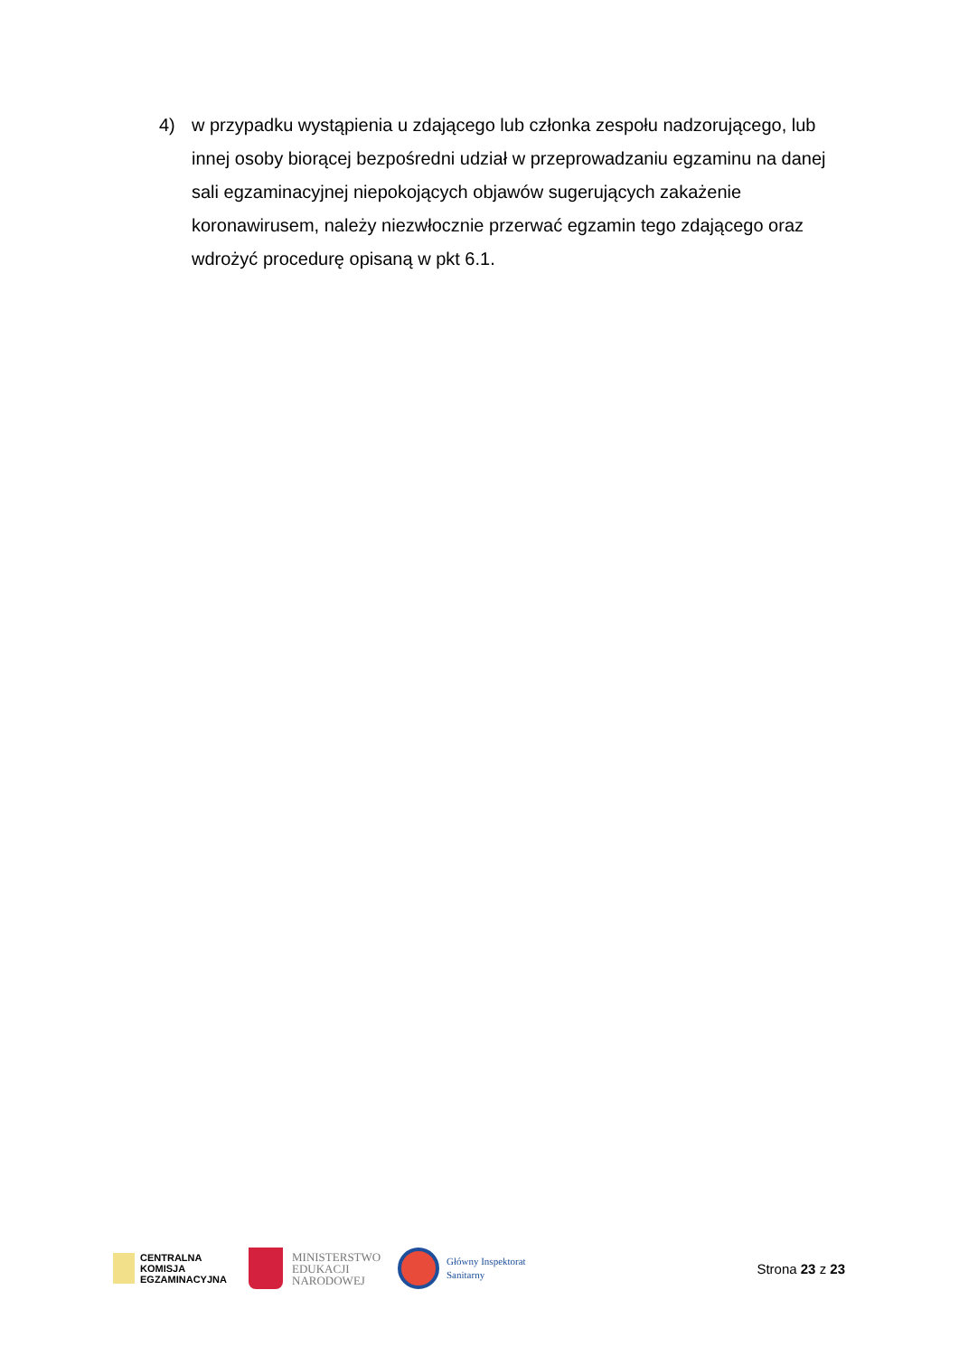4) w przypadku wystąpienia u zdającego lub członka zespołu nadzorującego, lub innej osoby biorącej bezpośredni udział w przeprowadzaniu egzaminu na danej sali egzaminacyjnej niepokojących objawów sugerujących zakażenie koronawirusem, należy niezwłocznie przerwać egzamin tego zdającego oraz wdrożyć procedurę opisaną w pkt 6.1.
CENTRALNA
KOMISJA
EGZAMINACYJNA
MINISTERSTWO
EDUKACJI
NARODOWEJ
Główny Inspektorat
Sanitarny
Strona 23 z 23